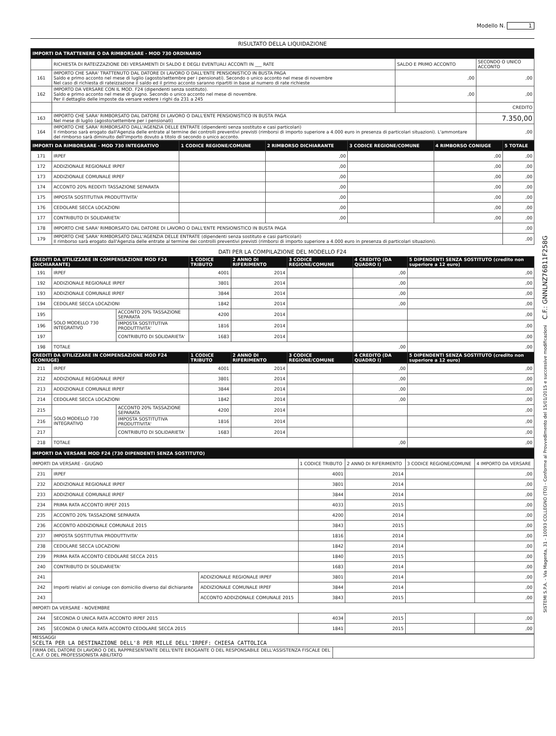Modello N. 1
RISULTATO DELLA LIQUIDAZIONE
| IMPORTI DA TRATTENERE O DA RIMBORSARE - MOD 730 ORDINARIO | | | |
| --- | --- | --- | --- |
| | RICHIESTA DI RATEIZZAZIONE DEI VERSAMENTI DI SALDO E DEGLI EVENTUALI ACCONTI IN ___ RATE | SALDO E PRIMO ACCONTO | SECONDO O UNICO ACCONTO |
| 161 | IMPORTO CHE SARA' TRATTENUTO DAL DATORE DI LAVORO O DALL'ENTE PENSIONISTICO IN BUSTA PAGA Saldo e primo acconto nel mese di luglio (agosto/settembre per i pensionati). Secondo o unico acconto nel mese di novembre Nel caso di richiesta di rateizzazione il saldo ed il primo acconto saranno ripartiti in base al numero di rate richieste | ,00 | ,00 |
| 162 | IMPORTO DA VERSARE CON IL MOD. F24 (dipendenti senza sostituto). Saldo e primo acconto nel mese di giugno. Secondo o unico acconto nel mese di novembre. Per il dettaglio delle imposte da versare vedere i righi da 231 a 245 | ,00 | ,00 |
| | | | CREDITO |
| 163 | IMPORTO CHE SARA' RIMBORSATO DAL DATORE DI LAVORO O DALL'ENTE PENSIONISTICO IN BUSTA PAGA Nel mese di luglio (agosto/settembre per i pensionati) | | 7.350,00 |
| 164 | IMPORTO CHE SARA' RIMBORSATO DALL'AGENZIA DELLE ENTRATE (dipendenti senza sostituto e casi particolari) Il rimborso sarà erogato dall'Agenzia delle entrate al termine dei controlli preventivi previsti (rimborsi di importo superiore a 4.000 euro in presenza di particolari situazioni). L'ammontare del rimborso sarà diminuito dell'importo dovuto a titolo di secondo o unico acconto. | | ,00 |
| IMPORTI DA RIMBORSARE - MOD 730 INTEGRATIVO | | 1 CODICE REGIONE/COMUNE | 2 RIMBORSO DICHIARANTE | 3 CODICE REGIONE/COMUNE | 4 RIMBORSO CONIUGE | 5 TOTALE |
| --- | --- | --- | --- | --- | --- | --- |
| 171 | IRPEF | | ,00 | | ,00 | ,00 |
| 172 | ADDIZIONALE REGIONALE IRPEF | | ,00 | | ,00 | ,00 |
| 173 | ADDIZIONALE COMUNALE IRPEF | | ,00 | | ,00 | ,00 |
| 174 | ACCONTO 20% REDDITI TASSAZIONE SEPARATA | | ,00 | | ,00 | ,00 |
| 175 | IMPOSTA SOSTITUTIVA PRODUTTIVITA' | | ,00 | | ,00 | ,00 |
| 176 | CEDOLARE SECCA LOCAZIONI | | ,00 | | ,00 | ,00 |
| 177 | CONTRIBUTO DI SOLIDARIETA' | | ,00 | | ,00 | ,00 |
| 178 | IMPORTO CHE SARA' RIMBORSATO DAL DATORE DI LAVORO O DALL'ENTE PENSIONISTICO IN BUSTA PAGA | | | | | ,00 |
| 179 | IMPORTO CHE SARA' RIMBORSATO DALL'AGENZIA DELLE ENTRATE (dipendenti senza sostituto e casi particolari) Il rimborso sarà erogato dall'Agenzia delle entrate al termine dei controlli preventivi previsti (rimborsi di importo superiore a 4.000 euro in presenza di particolari situazioni). | | | | | ,00 |
DATI PER LA COMPILAZIONE DEL MODELLO F24
| CREDITI DA UTILIZZARE IN COMPENSAZIONE MOD F24 (DICHIARANTE) | | | 1 CODICE TRIBUTO | 2 ANNO DI RIFERIMENTO | 3 CODICE REGIONE/COMUNE | 4 CREDITO (DA QUADRO I) | 5 DIPENDENTI SENZA SOSTITUTO (credito non superiore a 12 euro) |
| --- | --- | --- | --- | --- | --- | --- | --- |
| 191 | IRPEF | | 4001 | 2014 | | ,00 | ,00 |
| 192 | ADDIZIONALE REGIONALE IRPEF | | 3801 | 2014 | | ,00 | ,00 |
| 193 | ADDIZIONALE COMUNALE IRPEF | | 3844 | 2014 | | ,00 | ,00 |
| 194 | CEDOLARE SECCA LOCAZIONI | | 1842 | 2014 | | ,00 | ,00 |
| 195 | SOLO MODELLO 730 INTEGRATIVO | ACCONTO 20% TASSAZIONE SEPARATA | 4200 | 2014 | | | ,00 |
| 196 | | IMPOSTA SOSTITUTIVA PRODUTTIVITA' | 1816 | 2014 | | | ,00 |
| 197 | | CONTRIBUTO DI SOLIDARIETA' | 1683 | 2014 | | | ,00 |
| 198 | TOTALE | | | | | ,00 | ,00 |
| CREDITI DA UTILIZZARE IN COMPENSAZIONE MOD F24 (CONIUGE) | | | 1 CODICE TRIBUTO | 2 ANNO DI RIFERIMENTO | 3 CODICE REGIONE/COMUNE | 4 CREDITO (DA QUADRO I) | 5 DIPENDENTI SENZA SOSTITUTO (credito non superiore a 12 euro) |
| 211 | IRPEF | | 4001 | 2014 | | ,00 | ,00 |
| 212 | ADDIZIONALE REGIONALE IRPEF | | 3801 | 2014 | | ,00 | ,00 |
| 213 | ADDIZIONALE COMUNALE IRPEF | | 3844 | 2014 | | ,00 | ,00 |
| 214 | CEDOLARE SECCA LOCAZIONI | | 1842 | 2014 | | ,00 | ,00 |
| 215 | SOLO MODELLO 730 INTEGRATIVO | ACCONTO 20% TASSAZIONE SEPARATA | 4200 | 2014 | | | ,00 |
| 216 | | IMPOSTA SOSTITUTIVA PRODUTTIVITA' | 1816 | 2014 | | | ,00 |
| 217 | | CONTRIBUTO DI SOLIDARIETA' | 1683 | 2014 | | | ,00 |
| 218 | TOTALE | | | | | ,00 | ,00 |
| IMPORTI DA VERSARE MOD F24 (730 DIPENDENTI SENZA SOSTITUTO) | | | | | | |
| --- | --- | --- | --- | --- | --- | --- |
| IMPORTI DA VERSARE - GIUGNO | | | 1 CODICE TRIBUTO | 2 ANNO DI RIFERIMENTO | 3 CODICE REGIONE/COMUNE | 4 IMPORTO DA VERSARE |
| 231 | IRPEF | | 4001 | 2014 | | ,00 |
| 232 | ADDIZIONALE REGIONALE IRPEF | | 3801 | 2014 | | ,00 |
| 233 | ADDIZIONALE COMUNALE IRPEF | | 3844 | 2014 | | ,00 |
| 234 | PRIMA RATA ACCONTO IRPEF 2015 | | 4033 | 2015 | | ,00 |
| 235 | ACCONTO 20% TASSAZIONE SEPARATA | | 4200 | 2014 | | ,00 |
| 236 | ACCONTO ADDIZIONALE COMUNALE 2015 | | 3843 | 2015 | | ,00 |
| 237 | IMPOSTA SOSTITUTIVA PRODUTTIVITA' | | 1816 | 2014 | | ,00 |
| 238 | CEDOLARE SECCA LOCAZIONI | | 1842 | 2014 | | ,00 |
| 239 | PRIMA RATA ACCONTO CEDOLARE SECCA 2015 | | 1840 | 2015 | | ,00 |
| 240 | CONTRIBUTO DI SOLIDARIETA' | | 1683 | 2014 | | ,00 |
| 241 | Importi relativi al coniuge con domicilio diverso dal dichiarante | ADDIZIONALE REGIONALE IRPEF | 3801 | 2014 | | ,00 |
| 242 | | ADDIZIONALE COMUNALE IRPEF | 3844 | 2014 | | ,00 |
| 243 | | ACCONTO ADDIZIONALE COMUNALE 2015 | 3843 | 2015 | | ,00 |
| IMPORTI DA VERSARE - NOVEMBRE | | | | | | |
| 244 | SECONDA O UNICA RATA ACCONTO IRPEF 2015 | | 4034 | 2015 | | ,00 |
| 245 | SECONDA O UNICA RATA ACCONTO CEDOLARE SECCA 2015 | | 1841 | 2015 | | ,00 |
| MESSAGGI SCELTA PER LA DESTINAZIONE DELL'8 PER MILLE DELL'IRPEF: CHIESA CATTOLICA | |
| FIRMA DEL DATORE DI LAVORO O DEL RAPPRESENTANTE DELL'ENTE EROGANTE O DEL RESPONSABILE DELL'ASSISTENZA FISCALE DEL C.A.F. O DEL PROFESSIONISTA ABILITATO | |
SISTEMI S.P.A. - Via Magenta, 31 - 10093 COLLEGNO (TO) - Conforme al Provvedimento del 15/01/2015 e successive modificazioni C.F.: GNNLNZ76B11F258G